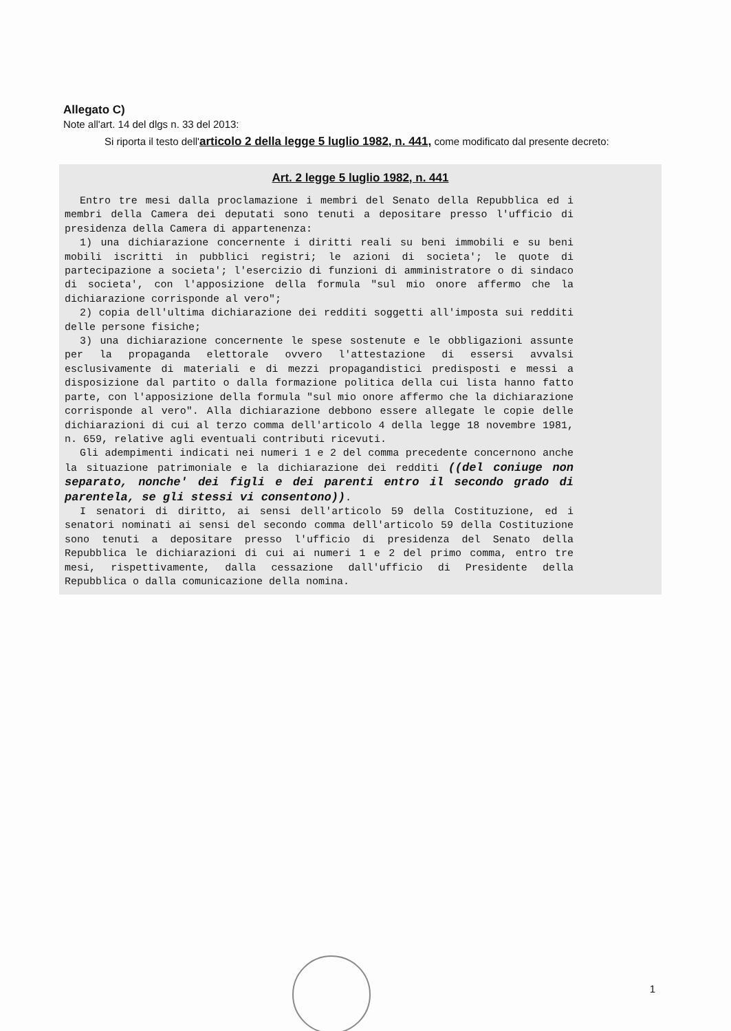Allegato C)
Note all'art. 14 del dlgs n. 33 del 2013:
Si riporta il testo dell'articolo 2 della legge 5 luglio 1982, n. 441, come modificato dal presente decreto:
Art. 2 legge 5 luglio 1982, n. 441
Entro tre mesi dalla proclamazione i membri del Senato della Repubblica ed i membri della Camera dei deputati sono tenuti a depositare presso l'ufficio di presidenza della Camera di appartenenza:
1) una dichiarazione concernente i diritti reali su beni immobili e su beni mobili iscritti in pubblici registri; le azioni di societa'; le quote di partecipazione a societa'; l'esercizio di funzioni di amministratore o di sindaco di societa', con l'apposizione della formula "sul mio onore affermo che la dichiarazione corrisponde al vero";
2) copia dell'ultima dichiarazione dei redditi soggetti all'imposta sui redditi delle persone fisiche;
3) una dichiarazione concernente le spese sostenute e le obbligazioni assunte per la propaganda elettorale ovvero l'attestazione di essersi avvalsi esclusivamente di materiali e di mezzi propagandistici predisposti e messi a disposizione dal partito o dalla formazione politica della cui lista hanno fatto parte, con l'apposizione della formula "sul mio onore affermo che la dichiarazione corrisponde al vero". Alla dichiarazione debbono essere allegate le copie delle dichiarazioni di cui al terzo comma dell'articolo 4 della legge 18 novembre 1981, n. 659, relative agli eventuali contributi ricevuti.
Gli adempimenti indicati nei numeri 1 e 2 del comma precedente concernono anche la situazione patrimoniale e la dichiarazione dei redditi ((del coniuge non separato, nonche' dei figli e dei parenti entro il secondo grado di parentela, se gli stessi vi consentono)).
I senatori di diritto, ai sensi dell'articolo 59 della Costituzione, ed i senatori nominati ai sensi del secondo comma dell'articolo 59 della Costituzione sono tenuti a depositare presso l'ufficio di presidenza del Senato della Repubblica le dichiarazioni di cui ai numeri 1 e 2 del primo comma, entro tre mesi, rispettivamente, dalla cessazione dall'ufficio di Presidente della Repubblica o dalla comunicazione della nomina.
1